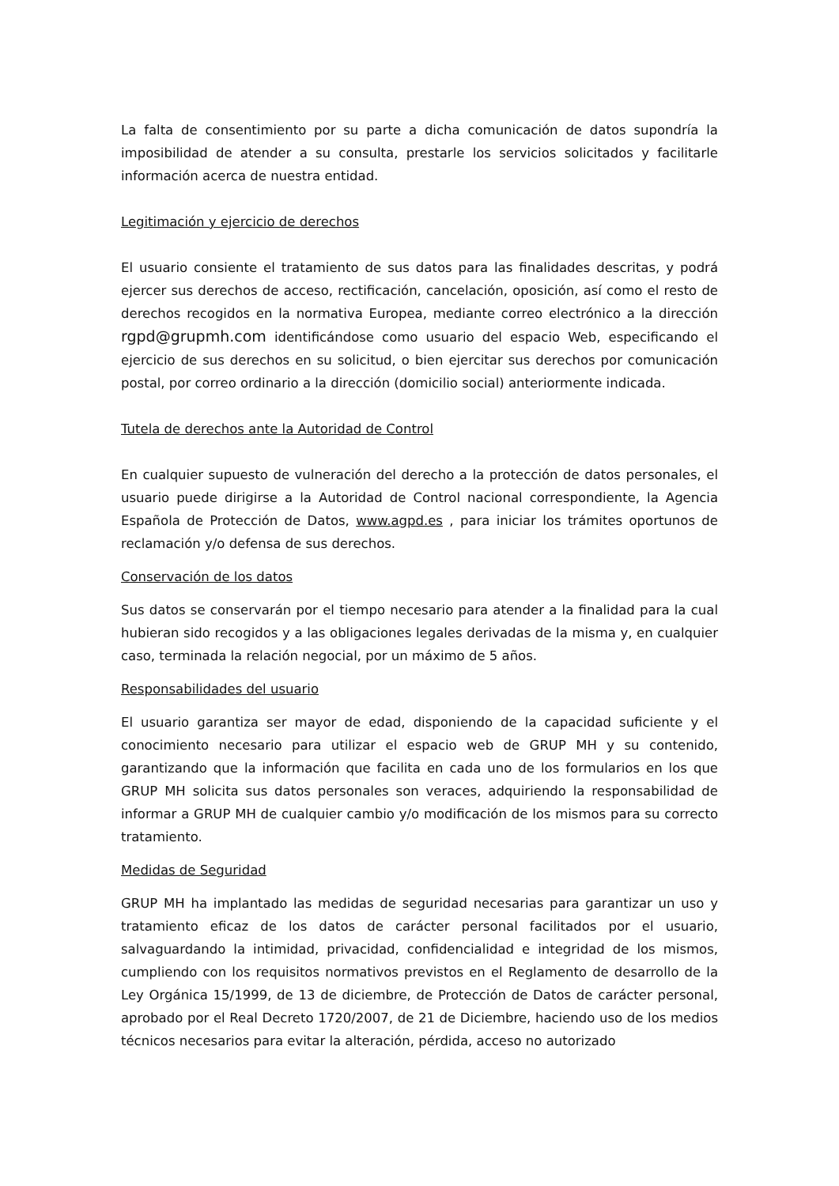La falta de consentimiento por su parte a dicha comunicación de datos supondría la imposibilidad de atender a su consulta, prestarle los servicios solicitados y facilitarle información acerca de nuestra entidad.
Legitimación y ejercicio de derechos
El usuario consiente el tratamiento de sus datos para las finalidades descritas, y podrá ejercer sus derechos de acceso, rectificación, cancelación, oposición, así como el resto de derechos recogidos en la normativa Europea, mediante correo electrónico a la dirección rgpd@grupmh.com identificándose como usuario del espacio Web, especificando el ejercicio de sus derechos en su solicitud, o bien ejercitar sus derechos por comunicación postal, por correo ordinario a la dirección (domicilio social) anteriormente indicada.
Tutela de derechos ante la Autoridad de Control
En cualquier supuesto de vulneración del derecho a la protección de datos personales, el usuario puede dirigirse a la Autoridad de Control nacional correspondiente, la Agencia Española de Protección de Datos, www.agpd.es , para iniciar los trámites oportunos de reclamación y/o defensa de sus derechos.
Conservación de los datos
Sus datos se conservarán por el tiempo necesario para atender a la finalidad para la cual hubieran sido recogidos y a las obligaciones legales derivadas de la misma y, en cualquier caso, terminada la relación negocial, por un máximo de 5 años.
Responsabilidades del usuario
El usuario garantiza ser mayor de edad, disponiendo de la capacidad suficiente y el conocimiento necesario para utilizar el espacio web de GRUP MH y su contenido, garantizando que la información que facilita en cada uno de los formularios en los que GRUP MH solicita sus datos personales son veraces, adquiriendo la responsabilidad de informar a GRUP MH de cualquier cambio y/o modificación de los mismos para su correcto tratamiento.
Medidas de Seguridad
GRUP MH ha implantado las medidas de seguridad necesarias para garantizar un uso y tratamiento eficaz de los datos de carácter personal facilitados por el usuario, salvaguardando la intimidad, privacidad, confidencialidad e integridad de los mismos, cumpliendo con los requisitos normativos previstos en el Reglamento de desarrollo de la Ley Orgánica 15/1999, de 13 de diciembre, de Protección de Datos de carácter personal, aprobado por el Real Decreto 1720/2007, de 21 de Diciembre, haciendo uso de los medios técnicos necesarios para evitar la alteración, pérdida, acceso no autorizado